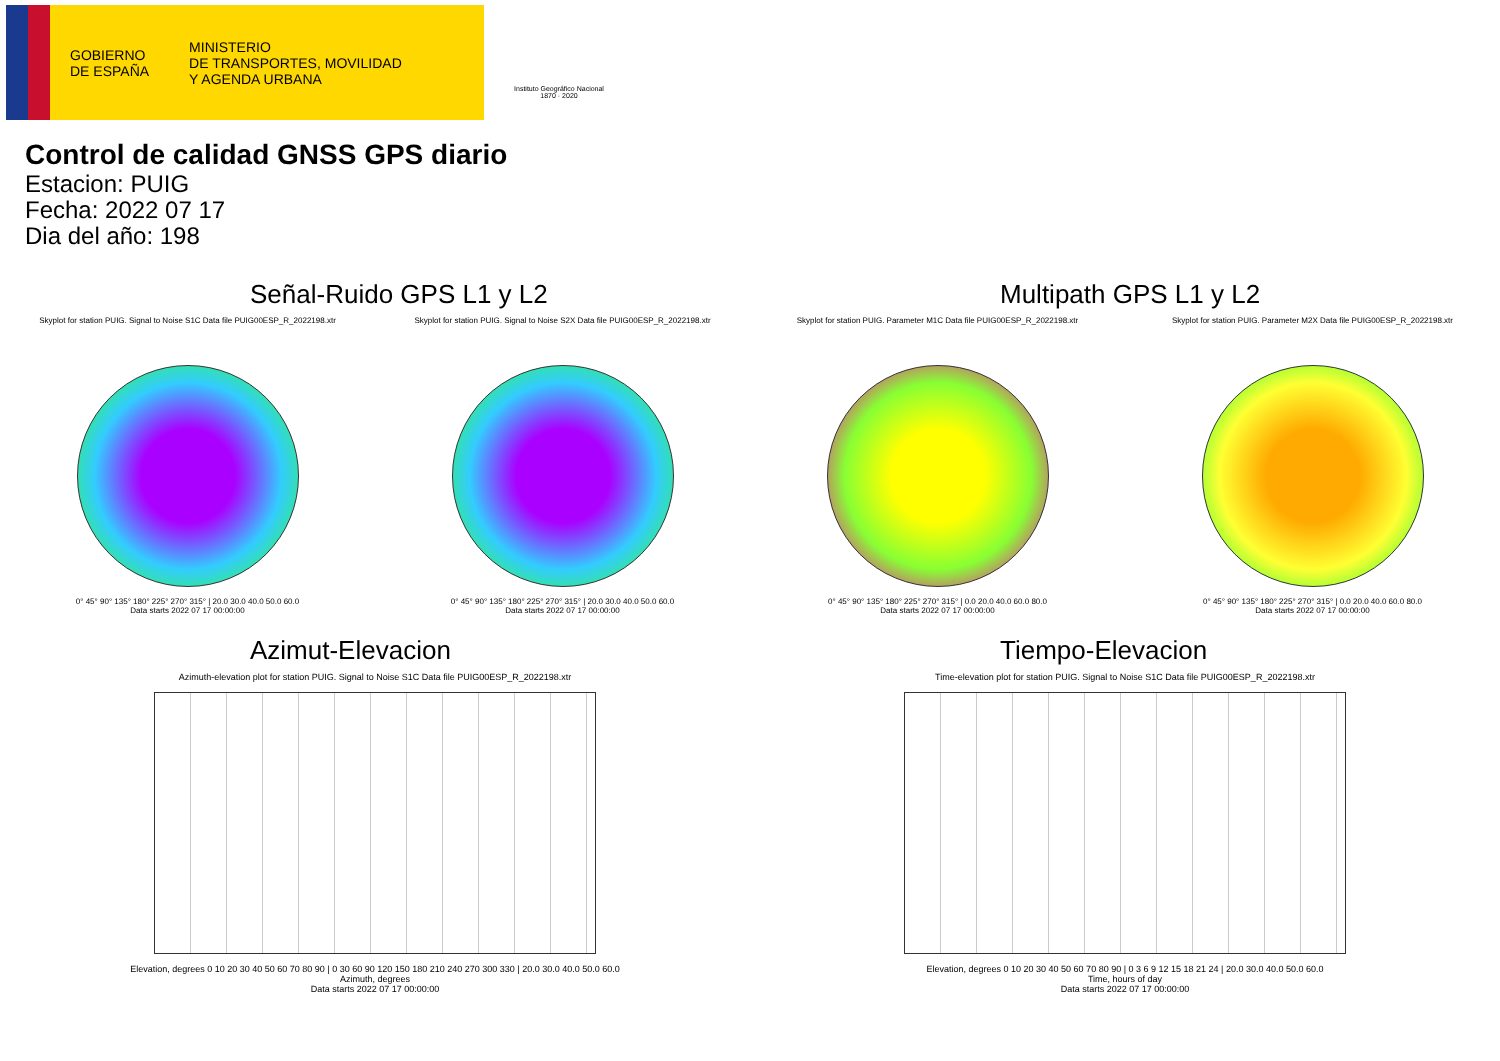GOBIERNO
DE ESPAÑA
MINISTERIO
DE TRANSPORTES, MOVILIDAD
Y AGENDA URBANA
Instituto Geográfico Nacional 1870 · 2020
Control de calidad GNSS GPS diario
Estacion: PUIG
Fecha: 2022 07 17
Dia del año: 198
Señal-Ruido GPS L1 y L2
Skyplot for station PUIG. Signal to Noise S1C Data file PUIG00ESP_R_2022198.xtr
0° 45° 90° 135° 180° 225° 270° 315° | 20.0 30.0 40.0 50.0 60.0
Data starts 2022 07 17 00:00:00
Skyplot for station PUIG. Signal to Noise S2X Data file PUIG00ESP_R_2022198.xtr
0° 45° 90° 135° 180° 225° 270° 315° | 20.0 30.0 40.0 50.0 60.0
Data starts 2022 07 17 00:00:00
Multipath GPS L1 y L2
Skyplot for station PUIG. Parameter M1C Data file PUIG00ESP_R_2022198.xtr
0° 45° 90° 135° 180° 225° 270° 315° | 0.0 20.0 40.0 60.0 80.0
Data starts 2022 07 17 00:00:00
Skyplot for station PUIG. Parameter M2X Data file PUIG00ESP_R_2022198.xtr
0° 45° 90° 135° 180° 225° 270° 315° | 0.0 20.0 40.0 60.0 80.0
Data starts 2022 07 17 00:00:00
Azimut-Elevacion
Azimuth-elevation plot for station PUIG. Signal to Noise S1C Data file PUIG00ESP_R_2022198.xtr
Elevation, degrees 0 10 20 30 40 50 60 70 80 90 | 0 30 60 90 120 150 180 210 240 270 300 330 | 20.0 30.0 40.0 50.0 60.0
Azimuth, degrees
Data starts 2022 07 17 00:00:00
Tiempo-Elevacion
Time-elevation plot for station PUIG. Signal to Noise S1C Data file PUIG00ESP_R_2022198.xtr
Elevation, degrees 0 10 20 30 40 50 60 70 80 90 | 0 3 6 9 12 15 18 21 24 | 20.0 30.0 40.0 50.0 60.0
Time, hours of day
Data starts 2022 07 17 00:00:00